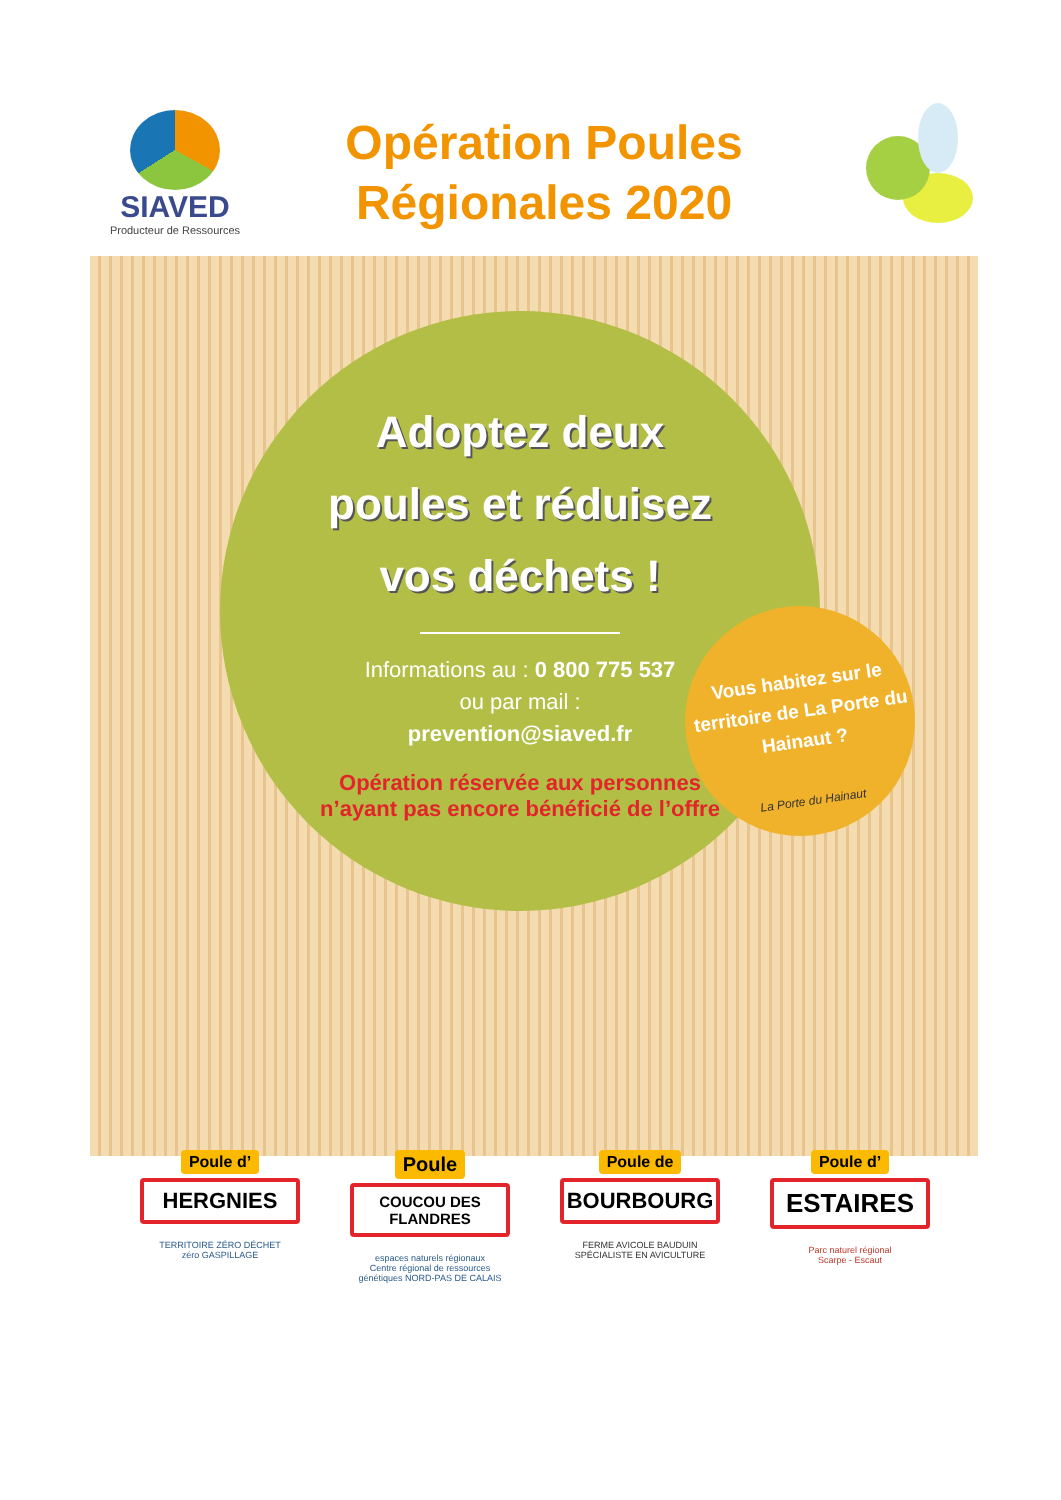SIAVED
Producteur de Ressources
Opération Poules
Régionales 2020
Adoptez deux
poules et réduisez
vos déchets !
Informations au : 0 800 775 537
ou par mail :
prevention@siaved.fr
Opération réservée aux personnes
n’ayant pas encore bénéficié de l’offre
Vous habitez sur le territoire de La Porte du Hainaut ?
La Porte du Hainaut
Poule d’
HERGNIES
TERRITOIRE ZÉRO DÉCHET
zéro GASPILLAGE
Poule
COUCOU DES
FLANDRES
espaces naturels régionaux
Centre régional de ressources génétiques NORD-PAS DE CALAIS
Poule de
BOURBOURG
FERME AVICOLE BAUDUIN
SPÉCIALISTE EN AVICULTURE
Poule d’
ESTAIRES
Parc naturel régional
Scarpe - Escaut